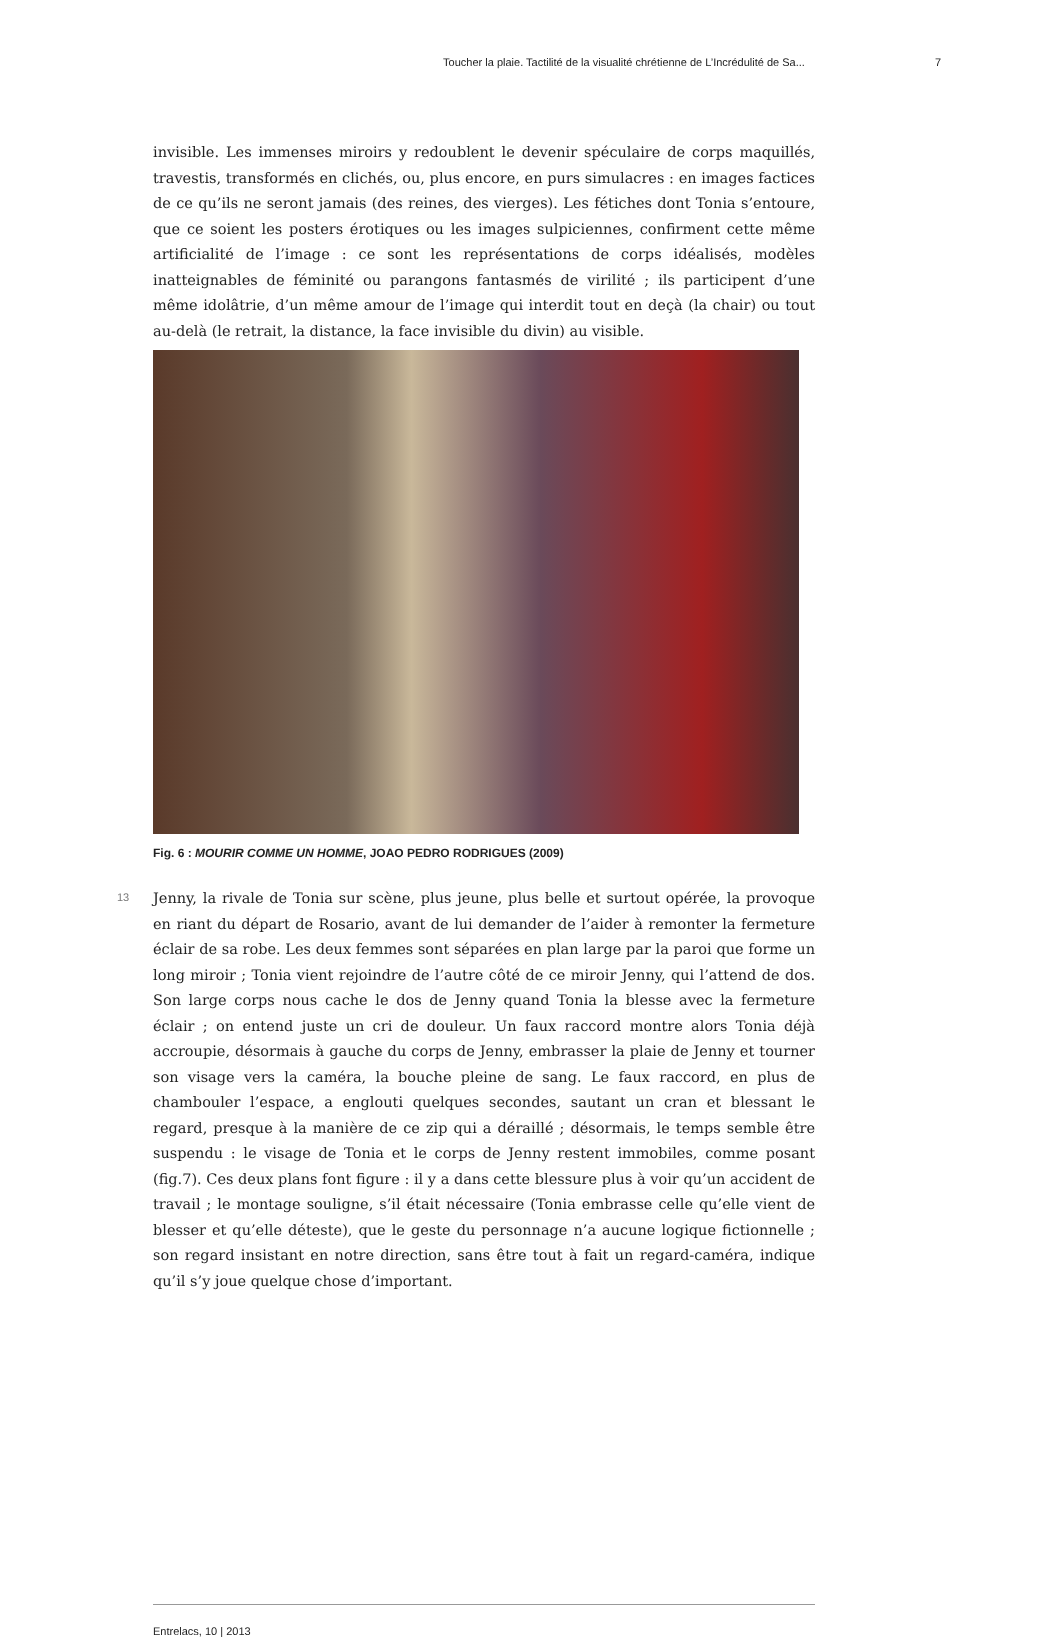Toucher la plaie. Tactilité de la visualité chrétienne de L’Incrédulité de Sa... 7
invisible. Les immenses miroirs y redoublent le devenir spéculaire de corps maquillés, travestis, transformés en clichés, ou, plus encore, en purs simulacres : en images factices de ce qu’ils ne seront jamais (des reines, des vierges). Les fétiches dont Tonia s’entoure, que ce soient les posters érotiques ou les images sulpiciennes, confirment cette même artificialité de l’image : ce sont les représentations de corps idéalisés, modèles inatteignables de féminité ou parangons fantasmés de virilité ; ils participent d’une même idolâtrie, d’un même amour de l’image qui interdit tout en deçà (la chair) ou tout au-delà (le retrait, la distance, la face invisible du divin) au visible.
Fig. 6 : MOURIR COMME UN HOMME, JOAO PEDRO RODRIGUES (2009)
13
Jenny, la rivale de Tonia sur scène, plus jeune, plus belle et surtout opérée, la provoque en riant du départ de Rosario, avant de lui demander de l’aider à remonter la fermeture éclair de sa robe. Les deux femmes sont séparées en plan large par la paroi que forme un long miroir ; Tonia vient rejoindre de l’autre côté de ce miroir Jenny, qui l’attend de dos. Son large corps nous cache le dos de Jenny quand Tonia la blesse avec la fermeture éclair ; on entend juste un cri de douleur. Un faux raccord montre alors Tonia déjà accroupie, désormais à gauche du corps de Jenny, embrasser la plaie de Jenny et tourner son visage vers la caméra, la bouche pleine de sang. Le faux raccord, en plus de chambouler l’espace, a englouti quelques secondes, sautant un cran et blessant le regard, presque à la manière de ce zip qui a déraillé ; désormais, le temps semble être suspendu : le visage de Tonia et le corps de Jenny restent immobiles, comme posant (fig.7). Ces deux plans font figure : il y a dans cette blessure plus à voir qu’un accident de travail ; le montage souligne, s’il était nécessaire (Tonia embrasse celle qu’elle vient de blesser et qu’elle déteste), que le geste du personnage n’a aucune logique fictionnelle ; son regard insistant en notre direction, sans être tout à fait un regard-caméra, indique qu’il s’y joue quelque chose d’important.
Entrelacs, 10 | 2013